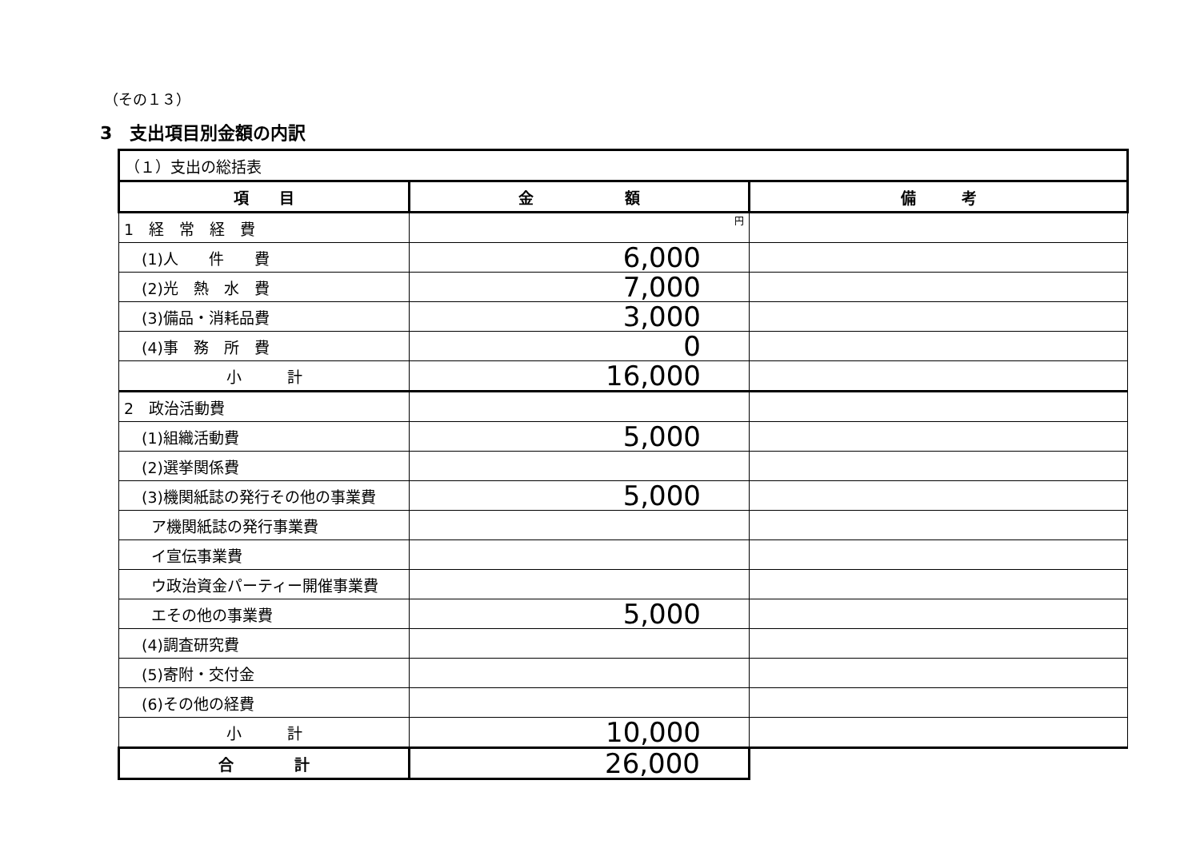（その１３）
3　支出項目別金額の内訳
| （１）支出の総括表 | | |
| --- | --- | --- |
| 項 目 | 金 額 | 備 考 |
| 1 経 常 経 費 | 円 | |
| (1)人 件 費 | 6,000 | |
| (2)光 熱 水 費 | 7,000 | |
| (3)備品・消耗品費 | 3,000 | |
| (4)事 務 所 費 | 0 | |
| 小 計 | 16,000 | |
| 2 政治活動費 | | |
| (1)組織活動費 | 5,000 | |
| (2)選挙関係費 | | |
| (3)機関紙誌の発行その他の事業費 | 5,000 | |
| ア機関紙誌の発行事業費 | | |
| イ宣伝事業費 | | |
| ウ政治資金パーティー開催事業費 | | |
| エその他の事業費 | 5,000 | |
| (4)調査研究費 | | |
| (5)寄附・交付金 | | |
| (6)その他の経費 | | |
| 小 計 | 10,000 | |
| 合 計 | 26,000 | |